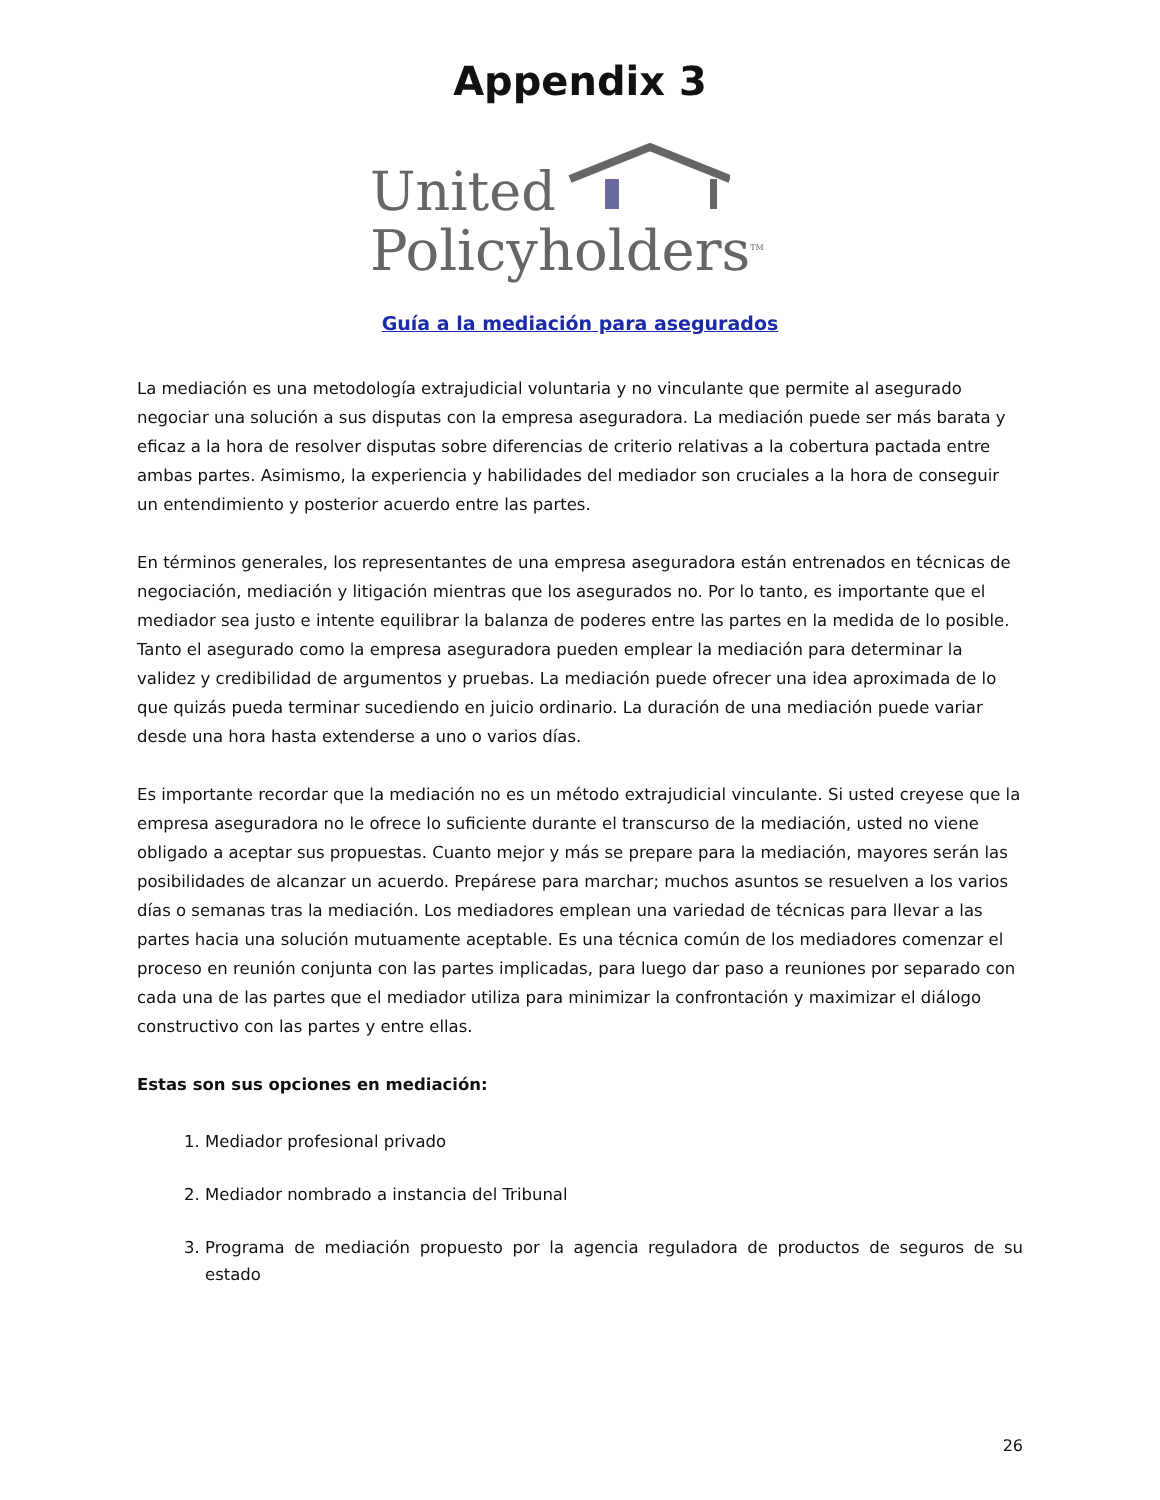Appendix 3
United
Policyholders<sup>TM</sup>
Guía a la mediación para asegurados
La mediación es una metodología extrajudicial voluntaria y no vinculante que permite al asegurado negociar una solución a sus disputas con la empresa aseguradora. La mediación puede ser más barata y eficaz a la hora de resolver disputas sobre diferencias de criterio relativas a la cobertura pactada entre ambas partes. Asimismo, la experiencia y habilidades del mediador son cruciales a la hora de conseguir un entendimiento y posterior acuerdo entre las partes.
En términos generales, los representantes de una empresa aseguradora están entrenados en técnicas de negociación, mediación y litigación mientras que los asegurados no. Por lo tanto, es importante que el mediador sea justo e intente equilibrar la balanza de poderes entre las partes en la medida de lo posible. Tanto el asegurado como la empresa aseguradora pueden emplear la mediación para determinar la validez y credibilidad de argumentos y pruebas. La mediación puede ofrecer una idea aproximada de lo que quizás pueda terminar sucediendo en juicio ordinario. La duración de una mediación puede variar desde una hora hasta extenderse a uno o varios días.
Es importante recordar que la mediación no es un método extrajudicial vinculante. Si usted creyese que la empresa aseguradora no le ofrece lo suficiente durante el transcurso de la mediación, usted no viene obligado a aceptar sus propuestas. Cuanto mejor y más se prepare para la mediación, mayores serán las posibilidades de alcanzar un acuerdo. Prepárese para marchar; muchos asuntos se resuelven a los varios días o semanas tras la mediación. Los mediadores emplean una variedad de técnicas para llevar a las partes hacia una solución mutuamente aceptable. Es una técnica común de los mediadores comenzar el proceso en reunión conjunta con las partes implicadas, para luego dar paso a reuniones por separado con cada una de las partes que el mediador utiliza para minimizar la confrontación y maximizar el diálogo constructivo con las partes y entre ellas.
Estas son sus opciones en mediación:
1. Mediador profesional privado
2. Mediador nombrado a instancia del Tribunal
3. Programa de mediación propuesto por la agencia reguladora de productos de seguros de su estado
26